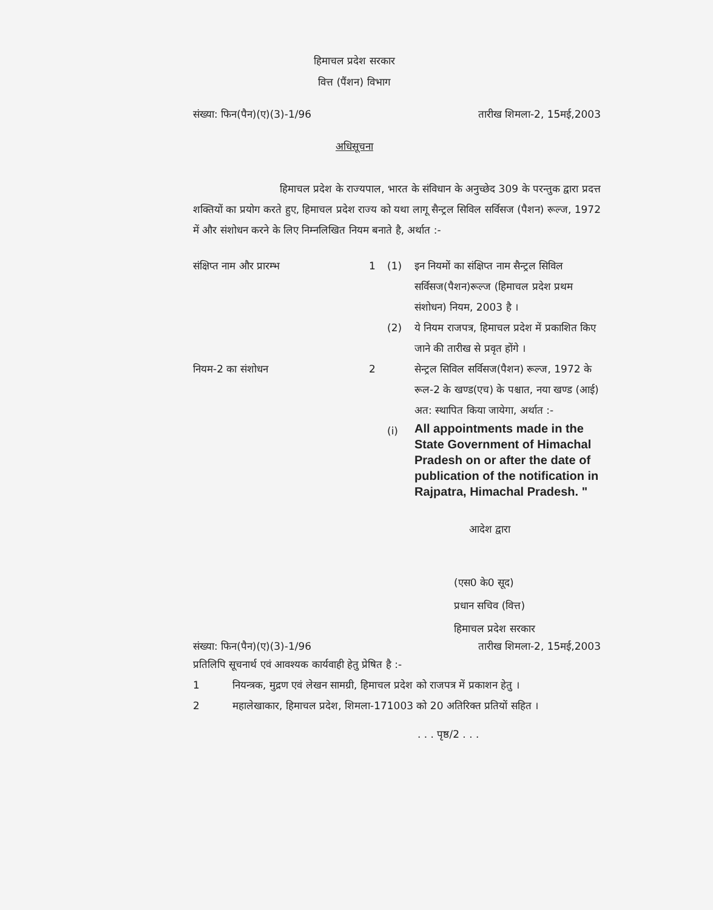हिमाचल प्रदेश सरकार
वित्त (पैंशन) विभाग
संख्या: फिन(पैन)(ए)(3)-1/96 तारीख शिमला-2, 15मई,2003
अधिसूचना
हिमाचल प्रदेश के राज्यपाल, भारत के संविधान के अनुच्छेद 309 के परन्तुक द्वारा प्रदत्त शक्तियों का प्रयोग करते हुए, हिमाचल प्रदेश राज्य को यथा लागू सैन्ट्रल सिविल सर्विसज (पैशन) रूल्ज, 1972 में और संशोधन करने के लिए निम्नलिखित नियम बनाते है, अर्थात :-
संक्षिप्त नाम और प्रारम्भ
1
(1)
इन नियमों का संक्षिप्त नाम सैन्ट्रल सिविल सर्विसज(पैशन)रूल्ज (हिमाचल प्रदेश प्रथम संशोधन) नियम, 2003 है ।
(2)
ये नियम राजपत्र, हिमाचल प्रदेश में प्रकाशित किए जाने की तारीख से प्रवृत होंगे ।
नियम-2 का संशोधन
2
सेन्ट्रल सिविल सर्विसज(पैशन) रूल्ज, 1972 के रूल-2 के खण्ड(एच) के पश्चात, नया खण्ड (आई) अत: स्थापित किया जायेगा, अर्थात :-
(i)
All appointments made in the State Government of Himachal Pradesh on or after the date of publication of the notification in Rajpatra, Himachal Pradesh. "
आदेश द्वारा
(एस0 के0 सूद)
प्रधान सचिव (वित्त)
हिमाचल प्रदेश सरकार
संख्या: फिन(पैन)(ए)(3)-1/96 तारीख शिमला-2, 15मई,2003
प्रतिलिपि सूचनार्थ एवं आवश्यक कार्यवाही हेतु प्रेषित है :-
1 नियन्त्रक, मुद्रण एवं लेखन सामग्री, हिमाचल प्रदेश को राजपत्र में प्रकाशन हेतु ।
2 महालेखाकार, हिमाचल प्रदेश, शिमला-171003 को 20 अतिरिक्त प्रतियों सहित ।
. . . पृष्ठ/2 . . .